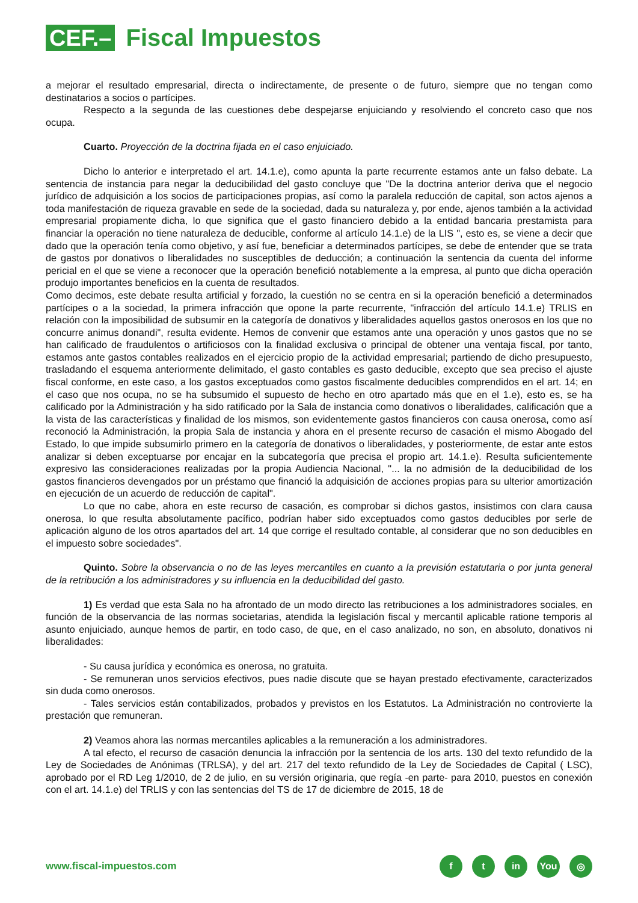CEF.–
Fiscal Impuestos
a mejorar el resultado empresarial, directa o indirectamente, de presente o de futuro, siempre que no tengan como destinatarios a socios o partícipes.
Respecto a la segunda de las cuestiones debe despejarse enjuiciando y resolviendo el concreto caso que nos ocupa.
Cuarto. Proyección de la doctrina fijada en el caso enjuiciado.
Dicho lo anterior e interpretado el art. 14.1.e), como apunta la parte recurrente estamos ante un falso debate. La sentencia de instancia para negar la deducibilidad del gasto concluye que "De la doctrina anterior deriva que el negocio jurídico de adquisición a los socios de participaciones propias, así como la paralela reducción de capital, son actos ajenos a toda manifestación de riqueza gravable en sede de la sociedad, dada su naturaleza y, por ende, ajenos también a la actividad empresarial propiamente dicha, lo que significa que el gasto financiero debido a la entidad bancaria prestamista para financiar la operación no tiene naturaleza de deducible, conforme al artículo 14.1.e) de la LIS ", esto es, se viene a decir que dado que la operación tenía como objetivo, y así fue, beneficiar a determinados partícipes, se debe de entender que se trata de gastos por donativos o liberalidades no susceptibles de deducción; a continuación la sentencia da cuenta del informe pericial en el que se viene a reconocer que la operación benefició notablemente a la empresa, al punto que dicha operación produjo importantes beneficios en la cuenta de resultados.
Como decimos, este debate resulta artificial y forzado, la cuestión no se centra en si la operación benefició a determinados partícipes o a la sociedad, la primera infracción que opone la parte recurrente, "infracción del artículo 14.1.e) TRLIS en relación con la imposibilidad de subsumir en la categoría de donativos y liberalidades aquellos gastos onerosos en los que no concurre animus donandi", resulta evidente. Hemos de convenir que estamos ante una operación y unos gastos que no se han calificado de fraudulentos o artificiosos con la finalidad exclusiva o principal de obtener una ventaja fiscal, por tanto, estamos ante gastos contables realizados en el ejercicio propio de la actividad empresarial; partiendo de dicho presupuesto, trasladando el esquema anteriormente delimitado, el gasto contables es gasto deducible, excepto que sea preciso el ajuste fiscal conforme, en este caso, a los gastos exceptuados como gastos fiscalmente deducibles comprendidos en el art. 14; en el caso que nos ocupa, no se ha subsumido el supuesto de hecho en otro apartado más que en el 1.e), esto es, se ha calificado por la Administración y ha sido ratificado por la Sala de instancia como donativos o liberalidades, calificación que a la vista de las características y finalidad de los mismos, son evidentemente gastos financieros con causa onerosa, como así reconoció la Administración, la propia Sala de instancia y ahora en el presente recurso de casación el mismo Abogado del Estado, lo que impide subsumirlo primero en la categoría de donativos o liberalidades, y posteriormente, de estar ante estos analizar si deben exceptuarse por encajar en la subcategoría que precisa el propio art. 14.1.e). Resulta suficientemente expresivo las consideraciones realizadas por la propia Audiencia Nacional, "... la no admisión de la deducibilidad de los gastos financieros devengados por un préstamo que financió la adquisición de acciones propias para su ulterior amortización en ejecución de un acuerdo de reducción de capital".
Lo que no cabe, ahora en este recurso de casación, es comprobar si dichos gastos, insistimos con clara causa onerosa, lo que resulta absolutamente pacífico, podrían haber sido exceptuados como gastos deducibles por serle de aplicación alguno de los otros apartados del art. 14 que corrige el resultado contable, al considerar que no son deducibles en el impuesto sobre sociedades".
Quinto. Sobre la observancia o no de las leyes mercantiles en cuanto a la previsión estatutaria o por junta general de la retribución a los administradores y su influencia en la deducibilidad del gasto.
1) Es verdad que esta Sala no ha afrontado de un modo directo las retribuciones a los administradores sociales, en función de la observancia de las normas societarias, atendida la legislación fiscal y mercantil aplicable ratione temporis al asunto enjuiciado, aunque hemos de partir, en todo caso, de que, en el caso analizado, no son, en absoluto, donativos ni liberalidades:
- Su causa jurídica y económica es onerosa, no gratuita.
- Se remuneran unos servicios efectivos, pues nadie discute que se hayan prestado efectivamente, caracterizados sin duda como onerosos.
- Tales servicios están contabilizados, probados y previstos en los Estatutos. La Administración no controvierte la prestación que remuneran.
2) Veamos ahora las normas mercantiles aplicables a la remuneración a los administradores.
A tal efecto, el recurso de casación denuncia la infracción por la sentencia de los arts. 130 del texto refundido de la Ley de Sociedades de Anónimas (TRLSA), y del art. 217 del texto refundido de la Ley de Sociedades de Capital ( LSC), aprobado por el RD Leg 1/2010, de 2 de julio, en su versión originaria, que regía -en parte- para 2010, puestos en conexión con el art. 14.1.e) del TRLIS y con las sentencias del TS de 17 de diciembre de 2015, 18 de
www.fiscal-impuestos.com
ft in You ◎